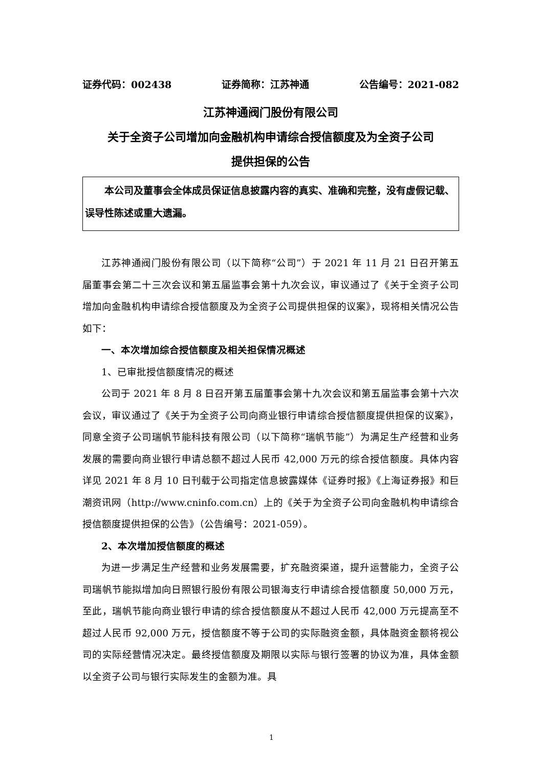证券代码：002438 证券简称：江苏神通 公告编号：2021-082
江苏神通阀门股份有限公司
关于全资子公司增加向金融机构申请综合授信额度及为全资子公司
提供担保的公告
本公司及董事会全体成员保证信息披露内容的真实、准确和完整，没有虚假记载、误导性陈述或重大遗漏。
江苏神通阀门股份有限公司（以下简称“公司”）于 2021 年 11 月 21 日召开第五届董事会第二十三次会议和第五届监事会第十九次会议，审议通过了《关于全资子公司增加向金融机构申请综合授信额度及为全资子公司提供担保的议案》，现将相关情况公告如下：
一、本次增加综合授信额度及相关担保情况概述
1、已审批授信额度情况的概述
公司于 2021 年 8 月 8 日召开第五届董事会第十九次会议和第五届监事会第十六次会议，审议通过了《关于为全资子公司向商业银行申请综合授信额度提供担保的议案》，同意全资子公司瑞帆节能科技有限公司（以下简称“瑞帆节能”）为满足生产经营和业务发展的需要向商业银行申请总额不超过人民币 42,000 万元的综合授信额度。具体内容详见 2021 年 8 月 10 日刊载于公司指定信息披露媒体《证券时报》《上海证券报》和巨潮资讯网（http://www.cninfo.com.cn）上的《关于为全资子公司向金融机构申请综合授信额度提供担保的公告》（公告编号：2021-059）。
2、本次增加授信额度的概述
为进一步满足生产经营和业务发展需要，扩充融资渠道，提升运营能力，全资子公司瑞帆节能拟增加向日照银行股份有限公司银海支行申请综合授信额度 50,000 万元，至此，瑞帆节能向商业银行申请的综合授信额度从不超过人民币 42,000 万元提高至不超过人民币 92,000 万元，授信额度不等于公司的实际融资金额，具体融资金额将视公司的实际经营情况决定。最终授信额度及期限以实际与银行签署的协议为准，具体金额以全资子公司与银行实际发生的金额为准。具
1